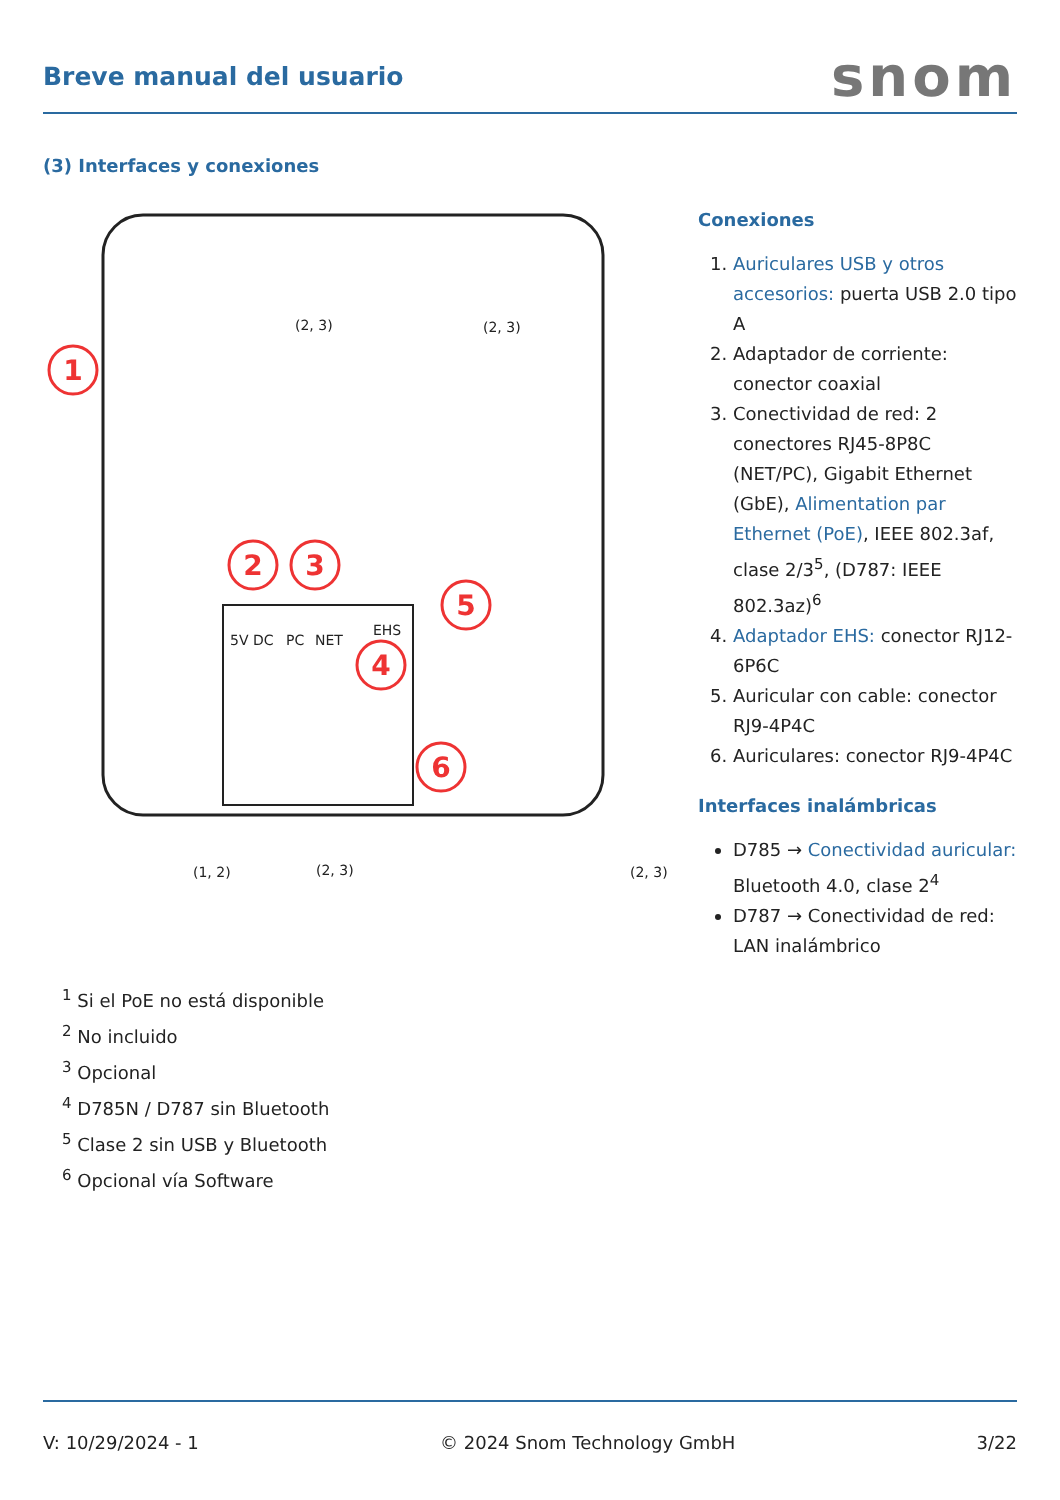Breve manual del usuario
snom
(3) Interfaces y conexiones
1
2
3
4
5
6
(2, 3)
(2, 3)
(1, 2)
(2, 3)
(2, 3)
5V DC
PC
NET
EHS
Conexiones
1. Auriculares USB y otros accesorios: puerta USB 2.0 tipo A
2. Adaptador de corriente: conector coaxial
3. Conectividad de red: 2 conectores RJ45-8P8C (NET/PC), Gigabit Ethernet (GbE), Alimentation par Ethernet (PoE), IEEE 802.3af, clase 2/3<sup>5</sup>, (D787: IEEE 802.3az)<sup>6</sup>
4. Adaptador EHS: conector RJ12-6P6C
5. Auricular con cable: conector RJ9-4P4C
6. Auriculares: conector RJ9-4P4C
Interfaces inalámbricas
D785 → Conectividad auricular: Bluetooth 4.0, clase 2<sup>4</sup>
D787 → Conectividad de red: LAN inalámbrico
<sup>1</sup> Si el PoE no está disponible
<sup>2</sup> No incluido
<sup>3</sup> Opcional
<sup>4</sup> D785N / D787 sin Bluetooth
<sup>5</sup> Clase 2 sin USB y Bluetooth
<sup>6</sup> Opcional vía Software
V: 10/29/2024 - 1 © 2024 Snom Technology GmbH 3/22